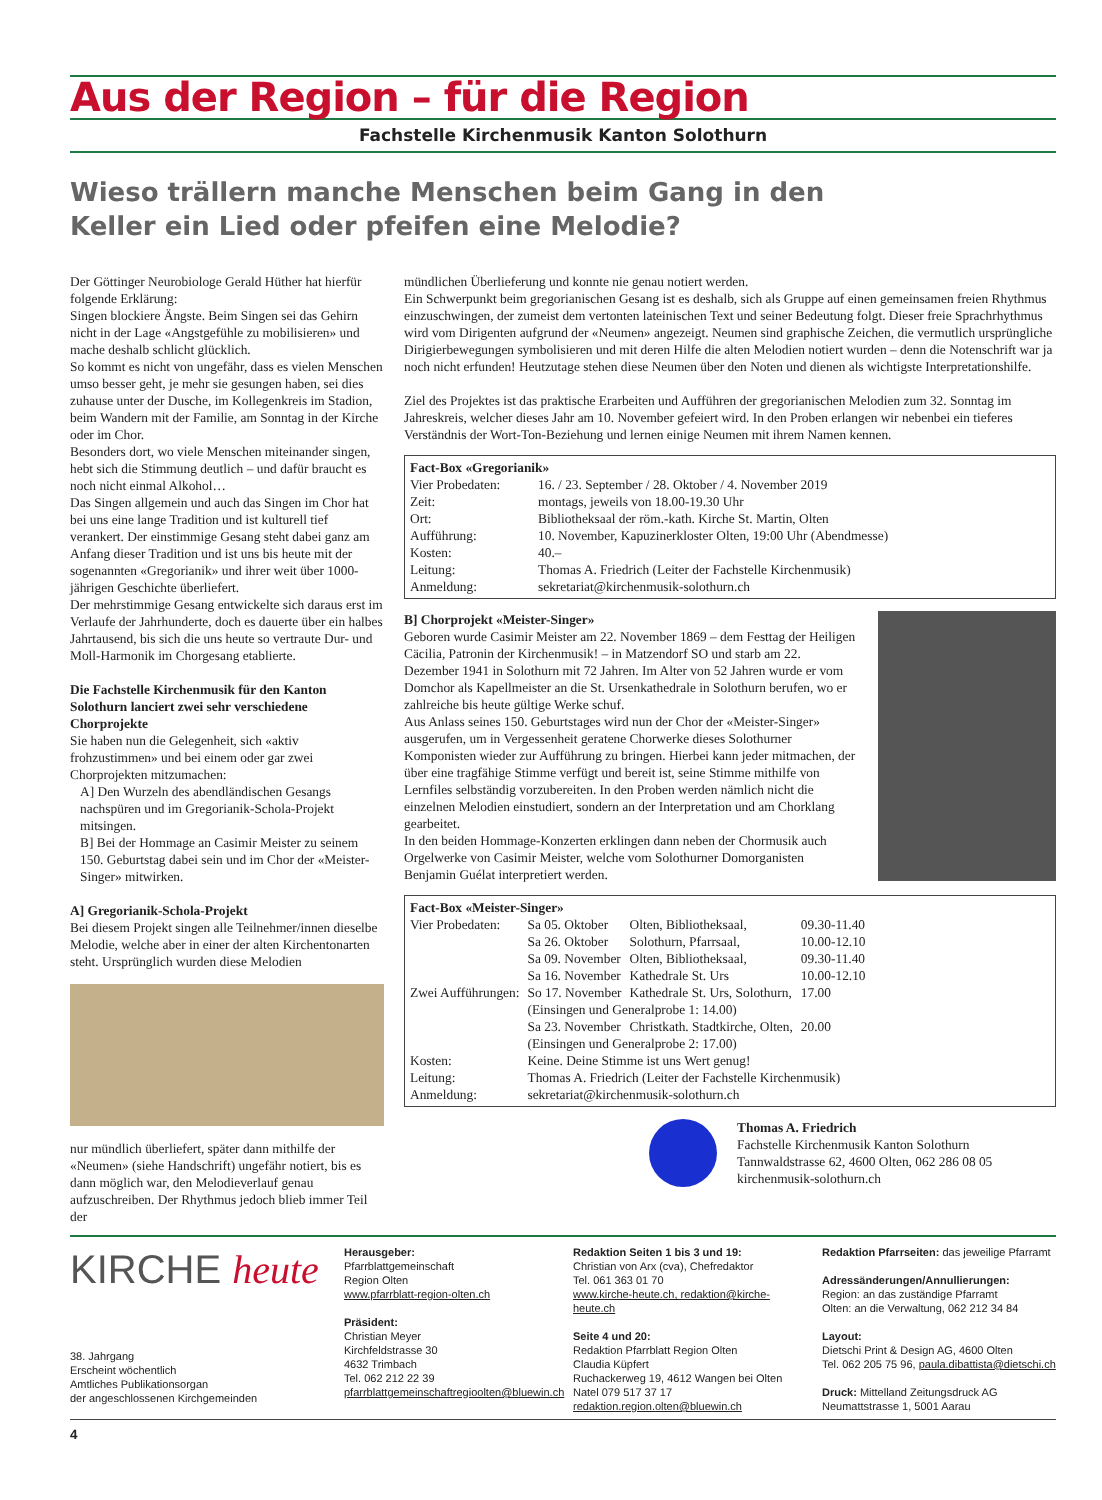Aus der Region – für die Region
Fachstelle Kirchenmusik Kanton Solothurn
Wieso trällern manche Menschen beim Gang in den Keller ein Lied oder pfeifen eine Melodie?
Der Göttinger Neurobiologe Gerald Hüther hat hierfür folgende Erklärung:
Singen blockiere Ängste. Beim Singen sei das Gehirn nicht in der Lage «Angstgefühle zu mobilisieren» und mache deshalb schlicht glücklich.
So kommt es nicht von ungefähr, dass es vielen Menschen umso besser geht, je mehr sie gesungen haben, sei dies zuhause unter der Dusche, im Kollegenkreis im Stadion, beim Wandern mit der Familie, am Sonntag in der Kirche oder im Chor.
Besonders dort, wo viele Menschen miteinander singen, hebt sich die Stimmung deutlich – und dafür braucht es noch nicht einmal Alkohol…
Das Singen allgemein und auch das Singen im Chor hat bei uns eine lange Tradition und ist kulturell tief verankert. Der einstimmige Gesang steht dabei ganz am Anfang dieser Tradition und ist uns bis heute mit der sogenannten «Gregorianik» und ihrer weit über 1000-jährigen Geschichte überliefert.
Der mehrstimmige Gesang entwickelte sich daraus erst im Verlaufe der Jahrhunderte, doch es dauerte über ein halbes Jahrtausend, bis sich die uns heute so vertraute Dur- und Moll-Harmonik im Chorgesang etablierte.
Die Fachstelle Kirchenmusik für den Kanton Solothurn lanciert zwei sehr verschiedene Chorprojekte
Sie haben nun die Gelegenheit, sich «aktiv frohzustimmen» und bei einem oder gar zwei Chorprojekten mitzumachen:
A] Den Wurzeln des abendländischen Gesangs nachspüren und im Gregorianik-Schola-Projekt mitsingen.
B] Bei der Hommage an Casimir Meister zu seinem 150. Geburtstag dabei sein und im Chor der «Meister-Singer» mitwirken.
A] Gregorianik-Schola-Projekt
Bei diesem Projekt singen alle Teilnehmer/innen dieselbe Melodie, welche aber in einer der alten Kirchentonarten steht. Ursprünglich wurden diese Melodien
nur mündlich überliefert, später dann mithilfe der «Neumen» (siehe Handschrift) ungefähr notiert, bis es dann möglich war, den Melodieverlauf genau aufzuschreiben. Der Rhythmus jedoch blieb immer Teil der
mündlichen Überlieferung und konnte nie genau notiert werden.
Ein Schwerpunkt beim gregorianischen Gesang ist es deshalb, sich als Gruppe auf einen gemeinsamen freien Rhythmus einzuschwingen, der zumeist dem vertonten lateinischen Text und seiner Bedeutung folgt. Dieser freie Sprachrhythmus wird vom Dirigenten aufgrund der «Neumen» angezeigt. Neumen sind graphische Zeichen, die vermutlich ursprüngliche Dirigierbewegungen symbolisieren und mit deren Hilfe die alten Melodien notiert wurden – denn die Notenschrift war ja noch nicht erfunden! Heutzutage stehen diese Neumen über den Noten und dienen als wichtigste Interpretationshilfe.
Ziel des Projektes ist das praktische Erarbeiten und Aufführen der gregorianischen Melodien zum 32. Sonntag im Jahreskreis, welcher dieses Jahr am 10. November gefeiert wird. In den Proben erlangen wir nebenbei ein tieferes Verständnis der Wort-Ton-Beziehung und lernen einige Neumen mit ihrem Namen kennen.
Fact-Box «Gregorianik»
| Vier Probedaten: | 16. / 23. September / 28. Oktober / 4. November 2019 |
| Zeit: | montags, jeweils von 18.00-19.30 Uhr |
| Ort: | Bibliotheksaal der röm.-kath. Kirche St. Martin, Olten |
| Aufführung: | 10. November, Kapuzinerkloster Olten, 19:00 Uhr (Abendmesse) |
| Kosten: | 40.– |
| Leitung: | Thomas A. Friedrich (Leiter der Fachstelle Kirchenmusik) |
| Anmeldung: | sekretariat@kirchenmusik-solothurn.ch |
B] Chorprojekt «Meister-Singer»
Geboren wurde Casimir Meister am 22. November 1869 – dem Festtag der Heiligen Cäcilia, Patronin der Kirchenmusik! – in Matzendorf SO und starb am 22. Dezember 1941 in Solothurn mit 72 Jahren. Im Alter von 52 Jahren wurde er vom Domchor als Kapellmeister an die St. Ursenkathedrale in Solothurn berufen, wo er zahlreiche bis heute gültige Werke schuf.
Aus Anlass seines 150. Geburtstages wird nun der Chor der «Meister-Singer» ausgerufen, um in Vergessenheit geratene Chorwerke dieses Solothurner Komponisten wieder zur Aufführung zu bringen. Hierbei kann jeder mitmachen, der über eine tragfähige Stimme verfügt und bereit ist, seine Stimme mithilfe von Lernfiles selbständig vorzubereiten. In den Proben werden nämlich nicht die einzelnen Melodien einstudiert, sondern an der Interpretation und am Chorklang gearbeitet.
In den beiden Hommage-Konzerten erklingen dann neben der Chormusik auch Orgelwerke von Casimir Meister, welche vom Solothurner Domorganisten Benjamin Guélat interpretiert werden.
Fact-Box «Meister-Singer»
| Vier Probedaten: | Sa 05. Oktober | Olten, Bibliotheksaal, | 09.30-11.40 |
| | Sa 26. Oktober | Solothurn, Pfarrsaal, | 10.00-12.10 |
| | Sa 09. November | Olten, Bibliotheksaal, | 09.30-11.40 |
| | Sa 16. November | Kathedrale St. Urs | 10.00-12.10 |
| Zwei Aufführungen: | So 17. November | Kathedrale St. Urs, Solothurn, | 17.00 |
| | (Einsingen und Generalprobe 1: 14.00) | | |
| | Sa 23. November | Christkath. Stadtkirche, Olten, | 20.00 |
| | (Einsingen und Generalprobe 2: 17.00) | | |
| Kosten: | Keine. Deine Stimme ist uns Wert genug! | | |
| Leitung: | Thomas A. Friedrich (Leiter der Fachstelle Kirchenmusik) | | |
| Anmeldung: | sekretariat@kirchenmusik-solothurn.ch | | |
Thomas A. Friedrich
Fachstelle Kirchenmusik Kanton Solothurn
Tannwaldstrasse 62, 4600 Olten, 062 286 08 05
kirchenmusik-solothurn.ch
KIRCHE heute
38. Jahrgang
Erscheint wöchentlich
Amtliches Publikationsorgan
der angeschlossenen Kirchgemeinden
Herausgeber:
Pfarrblattgemeinschaft
Region Olten
www.pfarrblatt-region-olten.ch
Präsident:
Christian Meyer
Kirchfeldstrasse 30
4632 Trimbach
Tel. 062 212 22 39
pfarrblattgemeinschaftregioolten@bluewin.ch
Redaktion Seiten 1 bis 3 und 19:
Christian von Arx (cva), Chefredaktor
Tel. 061 363 01 70
www.kirche-heute.ch, redaktion@kirche-heute.ch
Seite 4 und 20:
Redaktion Pfarrblatt Region Olten
Claudia Küpfert
Ruchackerweg 19, 4612 Wangen bei Olten
Natel 079 517 37 17
redaktion.region.olten@bluewin.ch
Redaktion Pfarrseiten: das jeweilige Pfarramt
Adressänderungen/Annullierungen:
Region: an das zuständige Pfarramt
Olten: an die Verwaltung, 062 212 34 84
Layout:
Dietschi Print & Design AG, 4600 Olten
Tel. 062 205 75 96, paula.dibattista@dietschi.ch
Druck: Mittelland Zeitungsdruck AG
Neumattstrasse 1, 5001 Aarau
4